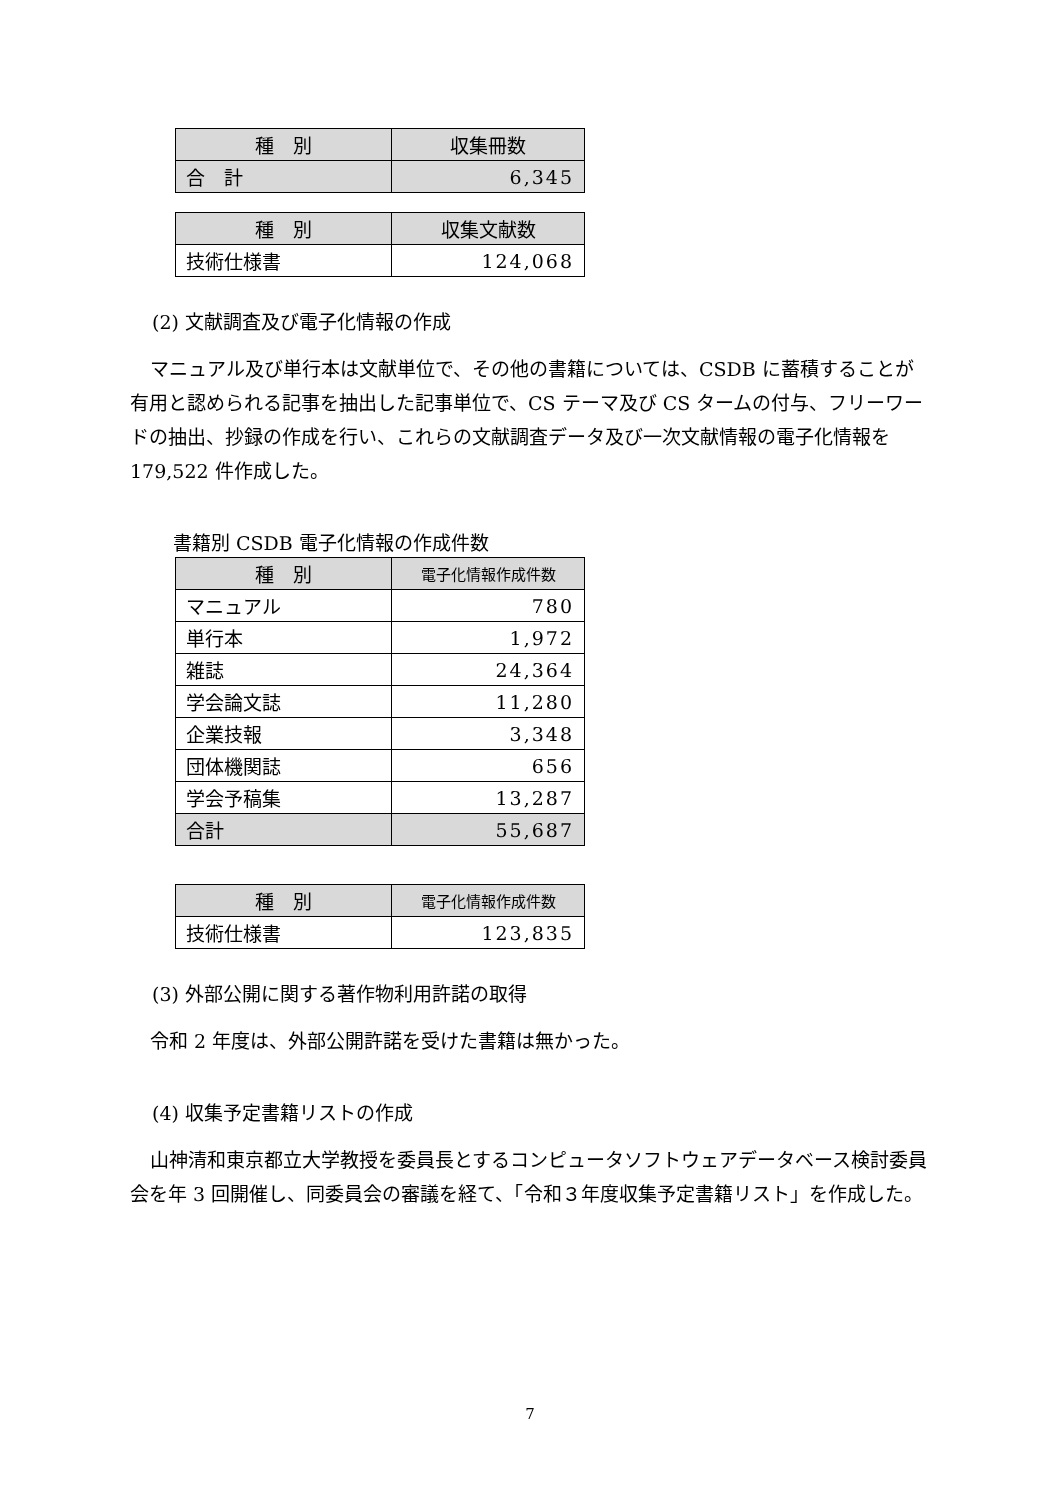| 種 別 | 収集冊数 |
| --- | --- |
| 合 計 | 6,345 |
| 種 別 | 収集文献数 |
| --- | --- |
| 技術仕様書 | 124,068 |
(2) 文献調査及び電子化情報の作成
マニュアル及び単行本は文献単位で、その他の書籍については、CSDB に蓄積することが有用と認められる記事を抽出した記事単位で、CS テーマ及び CS タームの付与、フリーワードの抽出、抄録の作成を行い、これらの文献調査データ及び一次文献情報の電子化情報を 179,522 件作成した。
書籍別 CSDB 電子化情報の作成件数
| 種 別 | 電子化情報作成件数 |
| --- | --- |
| マニュアル | 780 |
| 単行本 | 1,972 |
| 雑誌 | 24,364 |
| 学会論文誌 | 11,280 |
| 企業技報 | 3,348 |
| 団体機関誌 | 656 |
| 学会予稿集 | 13,287 |
| 合計 | 55,687 |
| 種 別 | 電子化情報作成件数 |
| --- | --- |
| 技術仕様書 | 123,835 |
(3) 外部公開に関する著作物利用許諾の取得
令和 2 年度は、外部公開許諾を受けた書籍は無かった。
(4) 収集予定書籍リストの作成
山神清和東京都立大学教授を委員長とするコンピュータソフトウェアデータベース検討委員会を年 3 回開催し、同委員会の審議を経て、「令和３年度収集予定書籍リスト」を作成した。
7